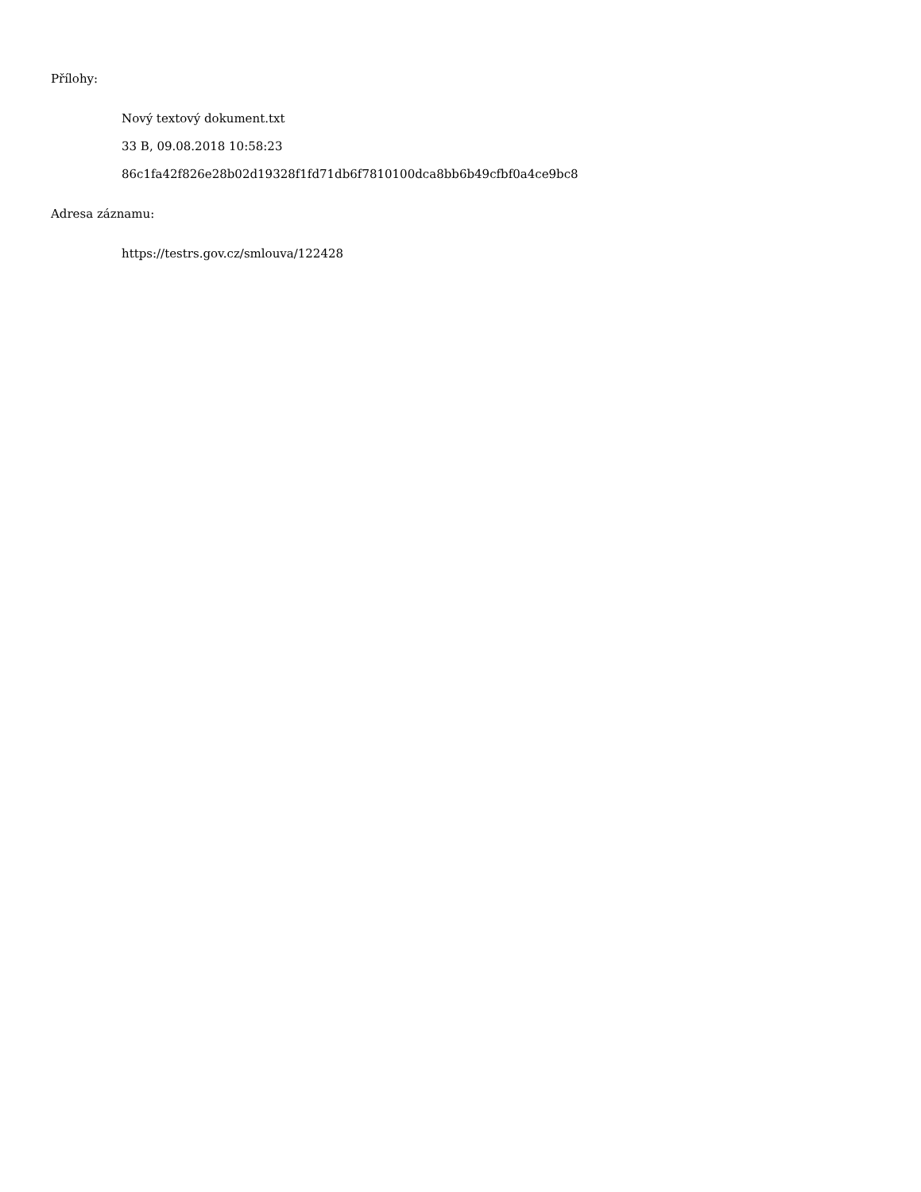Přílohy:
Nový textový dokument.txt
33 B, 09.08.2018 10:58:23
86c1fa42f826e28b02d19328f1fd71db6f7810100dca8bb6b49cfbf0a4ce9bc8
Adresa záznamu:
https://testrs.gov.cz/smlouva/122428